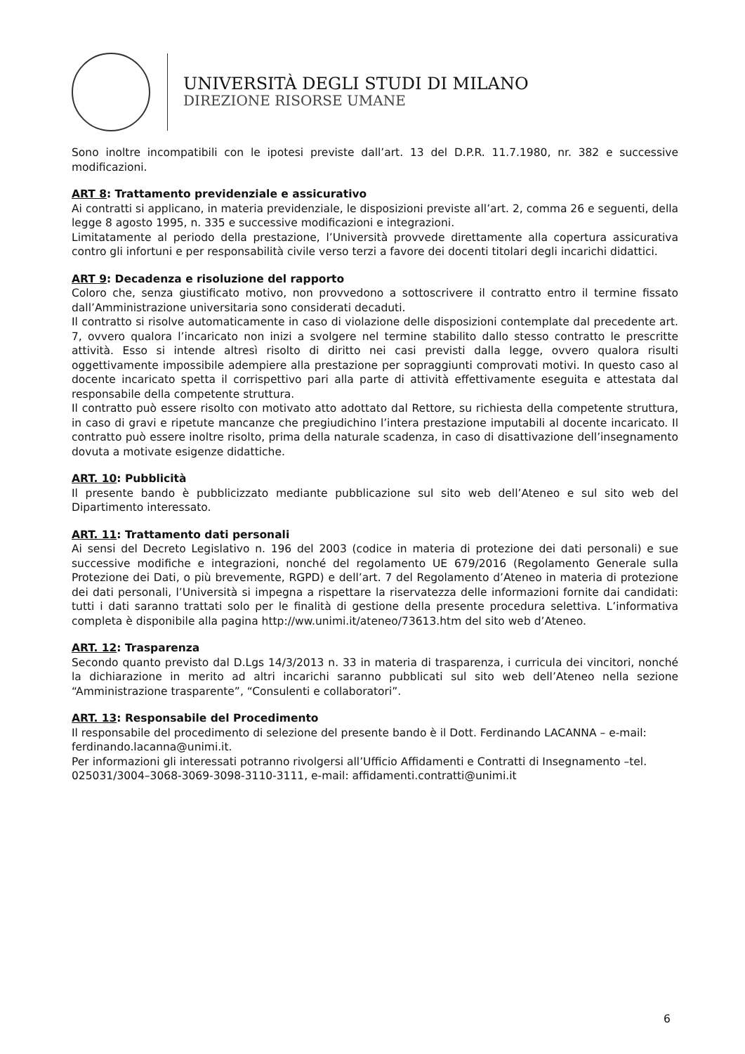UNIVERSITÀ DEGLI STUDI DI MILANO
DIREZIONE RISORSE UMANE
Sono inoltre incompatibili con le ipotesi previste dall’art. 13 del D.P.R. 11.7.1980, nr. 382 e successive modificazioni.
ART 8: Trattamento previdenziale e assicurativo
Ai contratti si applicano, in materia previdenziale, le disposizioni previste all’art. 2, comma 26 e seguenti, della legge 8 agosto 1995, n. 335 e successive modificazioni e integrazioni.
Limitatamente al periodo della prestazione, l’Università provvede direttamente alla copertura assicurativa contro gli infortuni e per responsabilità civile verso terzi a favore dei docenti titolari degli incarichi didattici.
ART 9: Decadenza e risoluzione del rapporto
Coloro che, senza giustificato motivo, non provvedono a sottoscrivere il contratto entro il termine fissato dall’Amministrazione universitaria sono considerati decaduti.
Il contratto si risolve automaticamente in caso di violazione delle disposizioni contemplate dal precedente art. 7, ovvero qualora l’incaricato non inizi a svolgere nel termine stabilito dallo stesso contratto le prescritte attività. Esso si intende altresì risolto di diritto nei casi previsti dalla legge, ovvero qualora risulti oggettivamente impossibile adempiere alla prestazione per sopraggiunti comprovati motivi. In questo caso al docente incaricato spetta il corrispettivo pari alla parte di attività effettivamente eseguita e attestata dal responsabile della competente struttura.
Il contratto può essere risolto con motivato atto adottato dal Rettore, su richiesta della competente struttura, in caso di gravi e ripetute mancanze che pregiudichino l’intera prestazione imputabili al docente incaricato. Il contratto può essere inoltre risolto, prima della naturale scadenza, in caso di disattivazione dell’insegnamento dovuta a motivate esigenze didattiche.
ART. 10: Pubblicità
Il presente bando è pubblicizzato mediante pubblicazione sul sito web dell’Ateneo e sul sito web del Dipartimento interessato.
ART. 11: Trattamento dati personali
Ai sensi del Decreto Legislativo n. 196 del 2003 (codice in materia di protezione dei dati personali) e sue successive modifiche e integrazioni, nonché del regolamento UE 679/2016 (Regolamento Generale sulla Protezione dei Dati, o più brevemente, RGPD) e dell’art. 7 del Regolamento d’Ateneo in materia di protezione dei dati personali, l’Università si impegna a rispettare la riservatezza delle informazioni fornite dai candidati: tutti i dati saranno trattati solo per le finalità di gestione della presente procedura selettiva. L’informativa completa è disponibile alla pagina http://ww.unimi.it/ateneo/73613.htm del sito web d’Ateneo.
ART. 12: Trasparenza
Secondo quanto previsto dal D.Lgs 14/3/2013 n. 33 in materia di trasparenza, i curricula dei vincitori, nonché la dichiarazione in merito ad altri incarichi saranno pubblicati sul sito web dell’Ateneo nella sezione “Amministrazione trasparente”, “Consulenti e collaboratori”.
ART. 13: Responsabile del Procedimento
Il responsabile del procedimento di selezione del presente bando è il Dott. Ferdinando LACANNA – e-mail: ferdinando.lacanna@unimi.it.
Per informazioni gli interessati potranno rivolgersi all’Ufficio Affidamenti e Contratti di Insegnamento –tel. 025031/3004–3068-3069-3098-3110-3111, e-mail: affidamenti.contratti@unimi.it
6